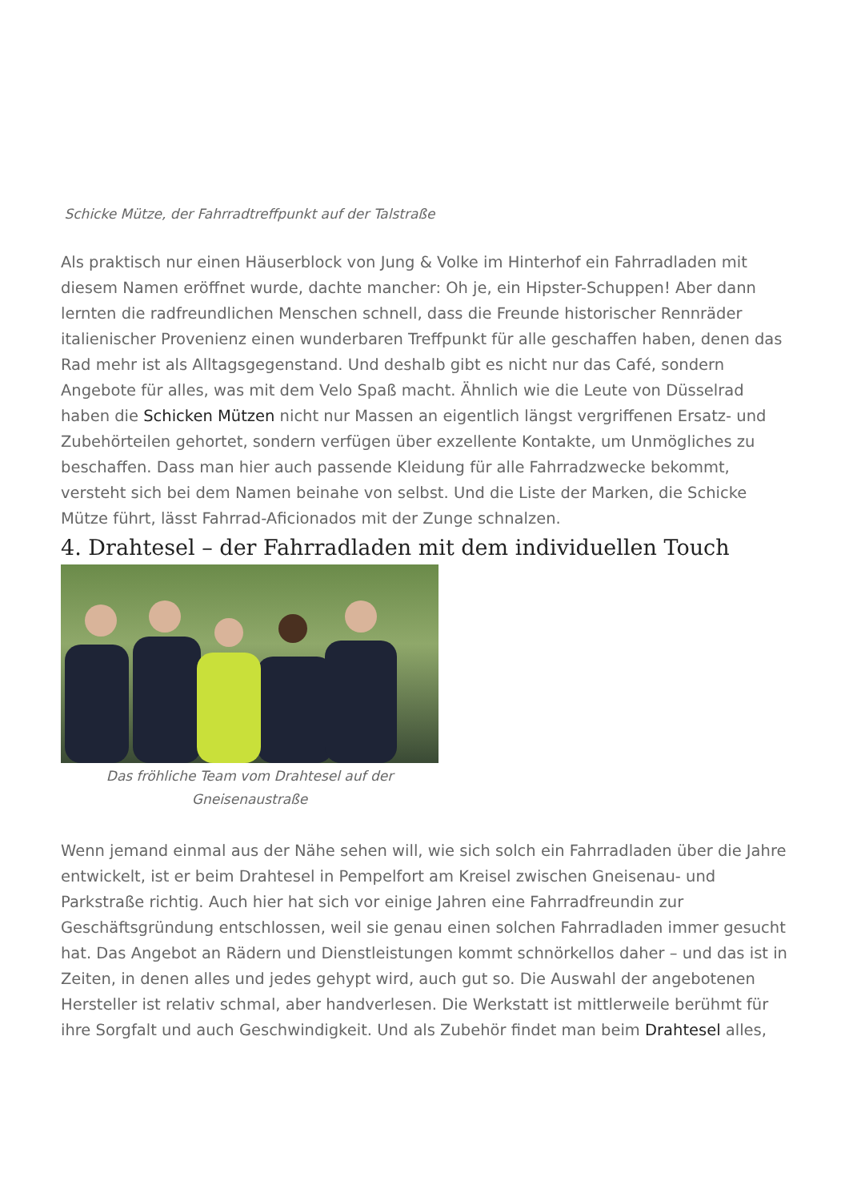Schicke Mütze, der Fahrradtreffpunkt auf der Talstraße
Als praktisch nur einen Häuserblock von Jung & Volke im Hinterhof ein Fahrradladen mit diesem Namen eröffnet wurde, dachte mancher: Oh je, ein Hipster-Schuppen! Aber dann lernten die radfreundlichen Menschen schnell, dass die Freunde historischer Rennräder italienischer Provenienz einen wunderbaren Treffpunkt für alle geschaffen haben, denen das Rad mehr ist als Alltagsgegenstand. Und deshalb gibt es nicht nur das Café, sondern Angebote für alles, was mit dem Velo Spaß macht. Ähnlich wie die Leute von Düsselrad haben die Schicken Mützen nicht nur Massen an eigentlich längst vergriffenen Ersatz- und Zubehörteilen gehortet, sondern verfügen über exzellente Kontakte, um Unmögliches zu beschaffen. Dass man hier auch passende Kleidung für alle Fahrradzwecke bekommt, versteht sich bei dem Namen beinahe von selbst. Und die Liste der Marken, die Schicke Mütze führt, lässt Fahrrad-Aficionados mit der Zunge schnalzen.
4. Drahtesel – der Fahrradladen mit dem individuellen Touch
Das fröhliche Team vom Drahtesel auf der Gneisenaustraße
Wenn jemand einmal aus der Nähe sehen will, wie sich solch ein Fahrradladen über die Jahre entwickelt, ist er beim Drahtesel in Pempelfort am Kreisel zwischen Gneisenau- und Parkstraße richtig. Auch hier hat sich vor einige Jahren eine Fahrradfreundin zur Geschäftsgründung entschlossen, weil sie genau einen solchen Fahrradladen immer gesucht hat. Das Angebot an Rädern und Dienstleistungen kommt schnörkellos daher – und das ist in Zeiten, in denen alles und jedes gehypt wird, auch gut so. Die Auswahl der angebotenen Hersteller ist relativ schmal, aber handverlesen. Die Werkstatt ist mittlerweile berühmt für ihre Sorgfalt und auch Geschwindigkeit. Und als Zubehör findet man beim Drahtesel alles,